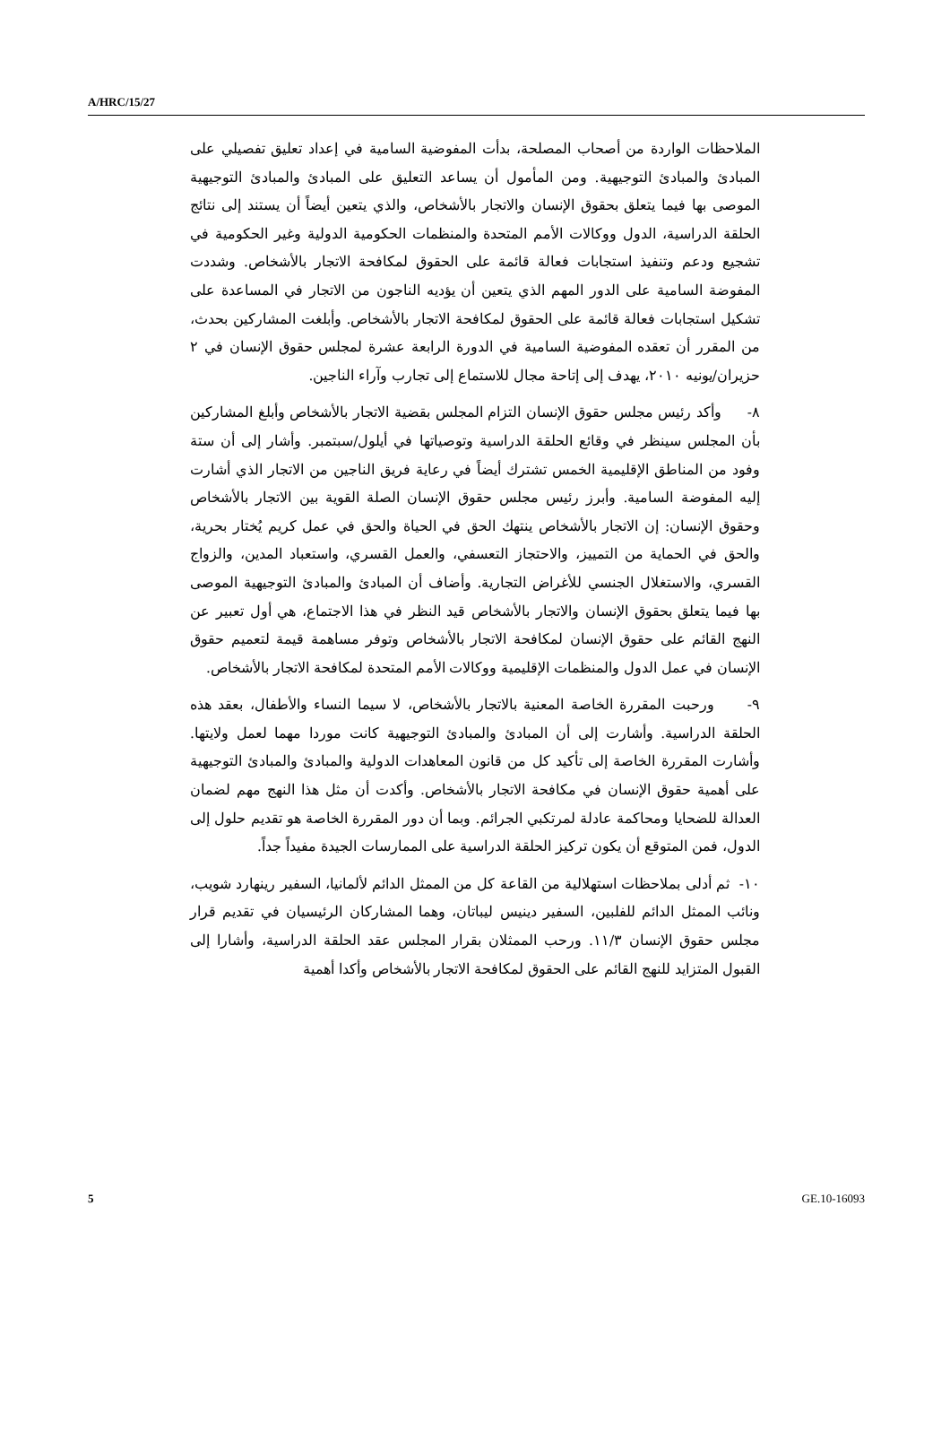A/HRC/15/27
الملاحظات الواردة من أصحاب المصلحة، بدأت المفوضية السامية في إعداد تعليق تفصيلي على المبادئ والمبادئ التوجيهية. ومن المأمول أن يساعد التعليق على المبادئ والمبادئ التوجيهية الموصى بها فيما يتعلق بحقوق الإنسان والاتجار بالأشخاص، والذي يتعين أيضاً أن يستند إلى نتائج الحلقة الدراسية، الدول ووكالات الأمم المتحدة والمنظمات الحكومية الدولية وغير الحكومية في تشجيع ودعم وتنفيذ استجابات فعالة قائمة على الحقوق لمكافحة الاتجار بالأشخاص. وشددت المفوضة السامية على الدور المهم الذي يتعين أن يؤديه الناجون من الاتجار في المساعدة على تشكيل استجابات فعالة قائمة على الحقوق لمكافحة الاتجار بالأشخاص. وأبلغت المشاركين بحدث، من المقرر أن تعقده المفوضية السامية في الدورة الرابعة عشرة لمجلس حقوق الإنسان في ٢ حزيران/يونيه ٢٠١٠، يهدف إلى إتاحة مجال للاستماع إلى تجارب وآراء الناجين.
٨- وأكد رئيس مجلس حقوق الإنسان التزام المجلس بقضية الاتجار بالأشخاص وأبلغ المشاركين بأن المجلس سينظر في وقائع الحلقة الدراسية وتوصياتها في أيلول/سبتمبر. وأشار إلى أن ستة وفود من المناطق الإقليمية الخمس تشترك أيضاً في رعاية فريق الناجين من الاتجار الذي أشارت إليه المفوضة السامية. وأبرز رئيس مجلس حقوق الإنسان الصلة القوية بين الاتجار بالأشخاص وحقوق الإنسان: إن الاتجار بالأشخاص ينتهك الحق في الحياة والحق في عمل كريم يُختار بحرية، والحق في الحماية من التمييز، والاحتجاز التعسفي، والعمل القسري، واستعباد المدين، والزواج القسري، والاستغلال الجنسي للأغراض التجارية. وأضاف أن المبادئ والمبادئ التوجيهية الموصى بها فيما يتعلق بحقوق الإنسان والاتجار بالأشخاص قيد النظر في هذا الاجتماع، هي أول تعبير عن النهج القائم على حقوق الإنسان لمكافحة الاتجار بالأشخاص وتوفر مساهمة قيمة لتعميم حقوق الإنسان في عمل الدول والمنظمات الإقليمية ووكالات الأمم المتحدة لمكافحة الاتجار بالأشخاص.
٩- ورحبت المقررة الخاصة المعنية بالاتجار بالأشخاص، لا سيما النساء والأطفال، بعقد هذه الحلقة الدراسية. وأشارت إلى أن المبادئ والمبادئ التوجيهية كانت موردا مهما لعمل ولايتها. وأشارت المقررة الخاصة إلى تأكيد كل من قانون المعاهدات الدولية والمبادئ والمبادئ التوجيهية على أهمية حقوق الإنسان في مكافحة الاتجار بالأشخاص. وأكدت أن مثل هذا النهج مهم لضمان العدالة للضحايا ومحاكمة عادلة لمرتكبي الجرائم. وبما أن دور المقررة الخاصة هو تقديم حلول إلى الدول، فمن المتوقع أن يكون تركيز الحلقة الدراسية على الممارسات الجيدة مفيداً جداً.
١٠- ثم أدلى بملاحظات استهلالية من القاعة كل من الممثل الدائم لألمانيا، السفير رينهارد شويب، ونائب الممثل الدائم للفلبين، السفير دينيس ليباتان، وهما المشاركان الرئيسيان في تقديم قرار مجلس حقوق الإنسان ١١/٣. ورحب الممثلان بقرار المجلس عقد الحلقة الدراسية، وأشارا إلى القبول المتزايد للنهج القائم على الحقوق لمكافحة الاتجار بالأشخاص وأكدا أهمية
5 GE.10-16093